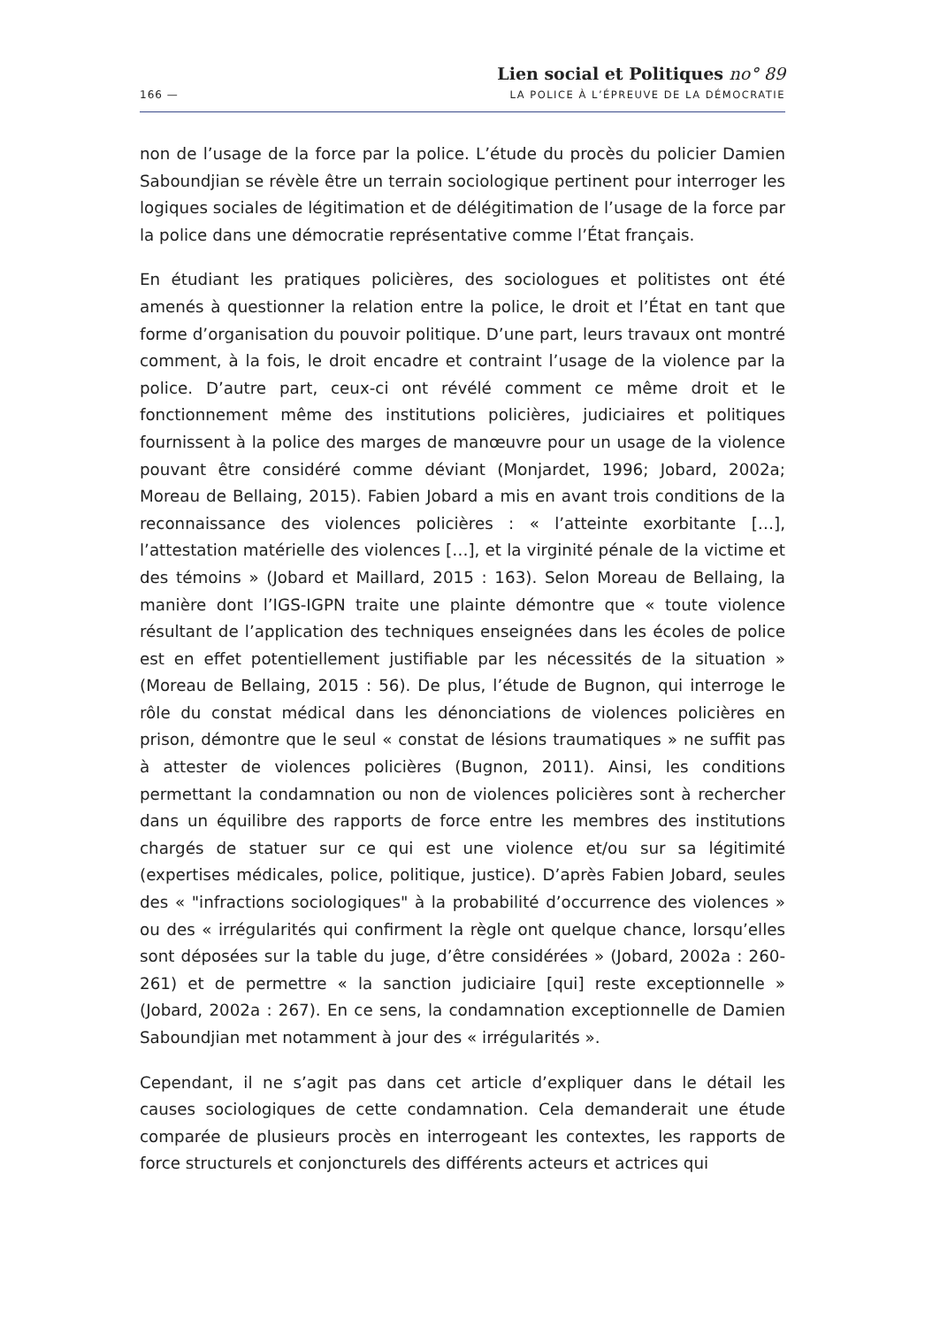166 —
Lien social et Politiques no° 89
LA POLICE À L’ÉPREUVE DE LA DÉMOCRATIE
non de l’usage de la force par la police. L’étude du procès du policier Damien Saboundjian se révèle être un terrain sociologique pertinent pour interroger les logiques sociales de légitimation et de délégitimation de l’usage de la force par la police dans une démocratie représentative comme l’État français.
En étudiant les pratiques policières, des sociologues et politistes ont été amenés à questionner la relation entre la police, le droit et l’État en tant que forme d’organisation du pouvoir politique. D’une part, leurs travaux ont montré comment, à la fois, le droit encadre et contraint l’usage de la violence par la police. D’autre part, ceux-ci ont révélé comment ce même droit et le fonctionnement même des institutions policières, judiciaires et politiques fournissent à la police des marges de manœuvre pour un usage de la violence pouvant être considéré comme déviant (Monjardet, 1996; Jobard, 2002a; Moreau de Bellaing, 2015). Fabien Jobard a mis en avant trois conditions de la reconnaissance des violences policières : « l’atteinte exorbitante […], l’attestation matérielle des violences […], et la virginité pénale de la victime et des témoins » (Jobard et Maillard, 2015 : 163). Selon Moreau de Bellaing, la manière dont l’IGS-IGPN traite une plainte démontre que « toute violence résultant de l’application des techniques enseignées dans les écoles de police est en effet potentiellement justifiable par les nécessités de la situation » (Moreau de Bellaing, 2015 : 56). De plus, l’étude de Bugnon, qui interroge le rôle du constat médical dans les dénonciations de violences policières en prison, démontre que le seul « constat de lésions traumatiques » ne suffit pas à attester de violences policières (Bugnon, 2011). Ainsi, les conditions permettant la condamnation ou non de violences policières sont à rechercher dans un équilibre des rapports de force entre les membres des institutions chargés de statuer sur ce qui est une violence et/ou sur sa légitimité (expertises médicales, police, politique, justice). D’après Fabien Jobard, seules des « "infractions sociologiques" à la probabilité d’occurrence des violences » ou des « irrégularités qui confirment la règle ont quelque chance, lorsqu’elles sont déposées sur la table du juge, d’être considérées » (Jobard, 2002a : 260-261) et de permettre « la sanction judiciaire [qui] reste exceptionnelle » (Jobard, 2002a : 267). En ce sens, la condamnation exceptionnelle de Damien Saboundjian met notamment à jour des « irrégularités ».
Cependant, il ne s’agit pas dans cet article d’expliquer dans le détail les causes sociologiques de cette condamnation. Cela demanderait une étude comparée de plusieurs procès en interrogeant les contextes, les rapports de force structurels et conjoncturels des différents acteurs et actrices qui